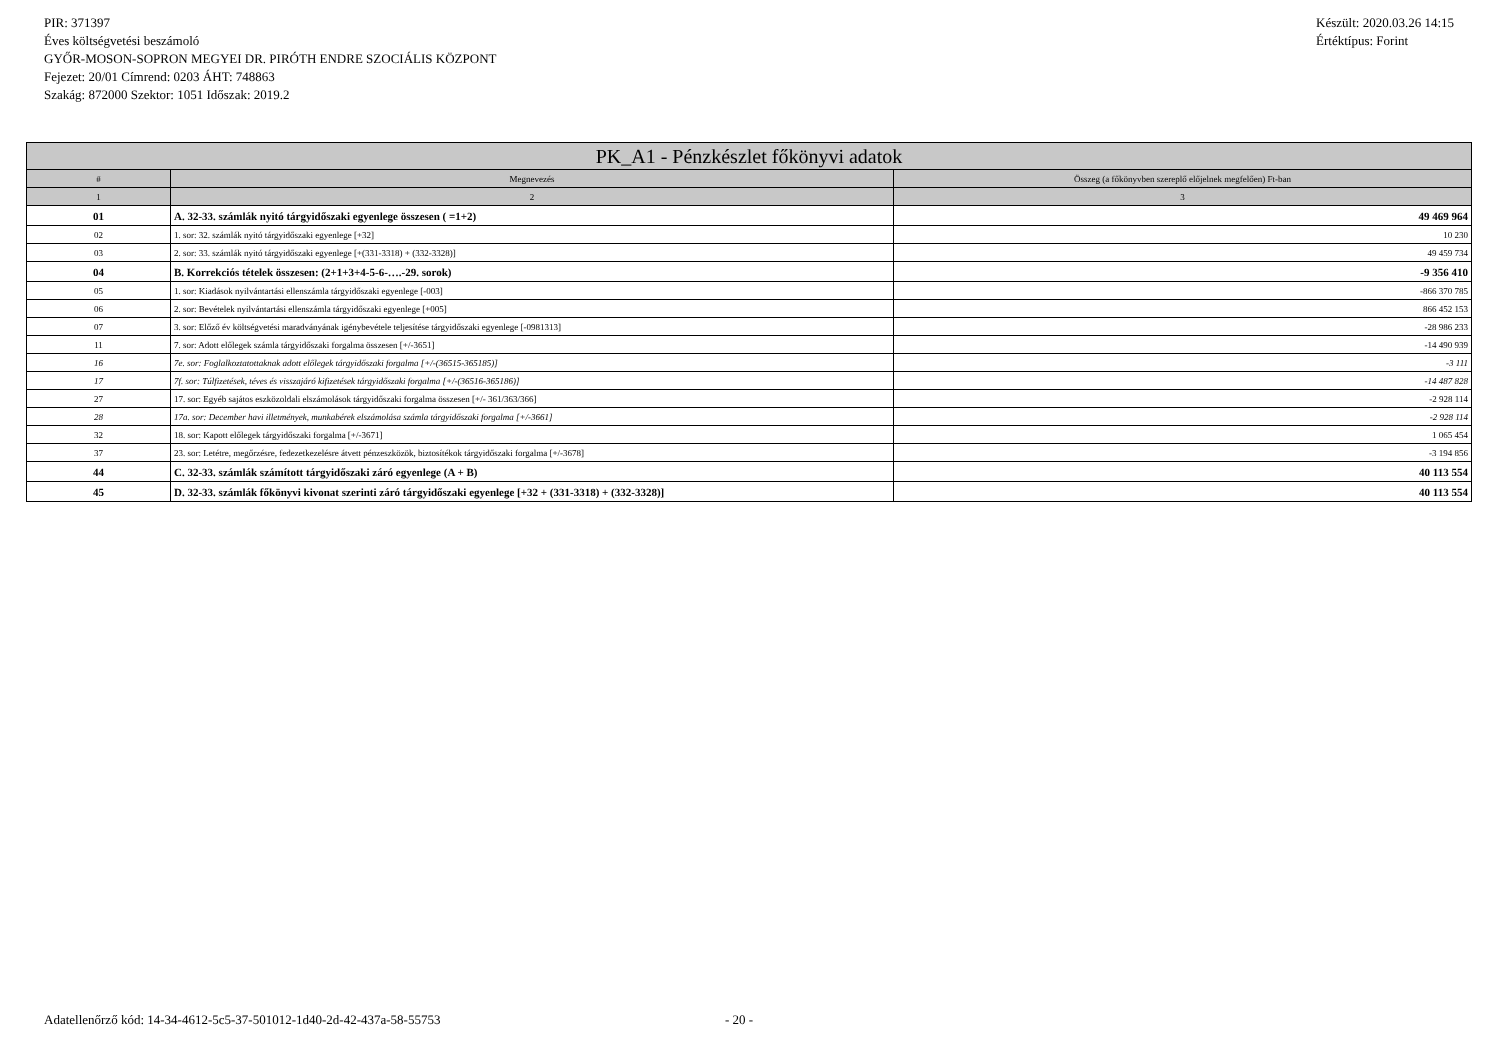PIR: 371397
Éves költségvetési beszámoló
GYŐR-MOSON-SOPRON MEGYEI DR. PIRÓTH ENDRE SZOCIÁLIS KÖZPONT
Fejezet: 20/01 Címrend: 0203 ÁHT: 748863
Szakág: 872000 Szektor: 1051 Időszak: 2019.2
Készült: 2020.03.26 14:15
Értéktípus: Forint
| PK_A1 - Pénzkészlet főkönyvi adatok | | |
| --- | --- | --- |
| # | Megnevezés | Összeg (a főkönyvben szereplő előjelnek megfelően) Ft-ban |
| 1 | 2 | 3 |
| 01 | A. 32-33. számlák nyitó tárgyidőszaki egyenlege összesen ( =1+2) | 49 469 964 |
| 02 | 1. sor: 32. számlák nyitó tárgyidőszaki egyenlege [+32] | 10 230 |
| 03 | 2. sor: 33. számlák nyitó tárgyidőszaki egyenlege [+(331-3318) + (332-3328)] | 49 459 734 |
| 04 | B. Korrekciós tételek összesen: (2+1+3+4-5-6-….-29. sorok) | -9 356 410 |
| 05 | 1. sor: Kiadások nyilvántartási ellenszámla tárgyidőszaki egyenlege [-003] | -866 370 785 |
| 06 | 2. sor: Bevételek nyilvántartási ellenszámla tárgyidőszaki egyenlege [+005] | 866 452 153 |
| 07 | 3. sor: Előző év költségvetési maradványának igénybevétele teljesítése tárgyidőszaki egyenlege [-0981313] | -28 986 233 |
| 11 | 7. sor: Adott előlegek számla tárgyidőszaki forgalma összesen [+/-3651] | -14 490 939 |
| 16 | 7e. sor: Foglalkoztatottaknak adott előlegek tárgyidőszaki forgalma [+/-(36515-365185)] | -3 111 |
| 17 | 7f. sor: Túlfizetések, téves és visszajáró kifizetések tárgyidőszaki forgalma [+/-(36516-365186)] | -14 487 828 |
| 27 | 17. sor: Egyéb sajátos eszközoldali elszámolások tárgyidőszaki forgalma összesen [+/- 361/363/366] | -2 928 114 |
| 28 | 17a. sor: December havi illetmények, munkabérek elszámolása számla tárgyidőszaki forgalma [+/-3661] | -2 928 114 |
| 32 | 18. sor: Kapott előlegek tárgyidőszaki forgalma [+/-3671] | 1 065 454 |
| 37 | 23. sor: Letétre, megőrzésre, fedezetkezelésre átvett pénzeszközök, biztosítékok tárgyidőszaki forgalma [+/-3678] | -3 194 856 |
| 44 | C. 32-33. számlák számított tárgyidőszaki záró egyenlege (A + B) | 40 113 554 |
| 45 | D. 32-33. számlák főkönyvi kivonat szerinti záró tárgyidőszaki egyenlege [+32 + (331-3318) + (332-3328)] | 40 113 554 |
Adatellenőrző kód: 14-34-4612-5c5-37-501012-1d40-2d-42-437a-58-55753
- 20 -